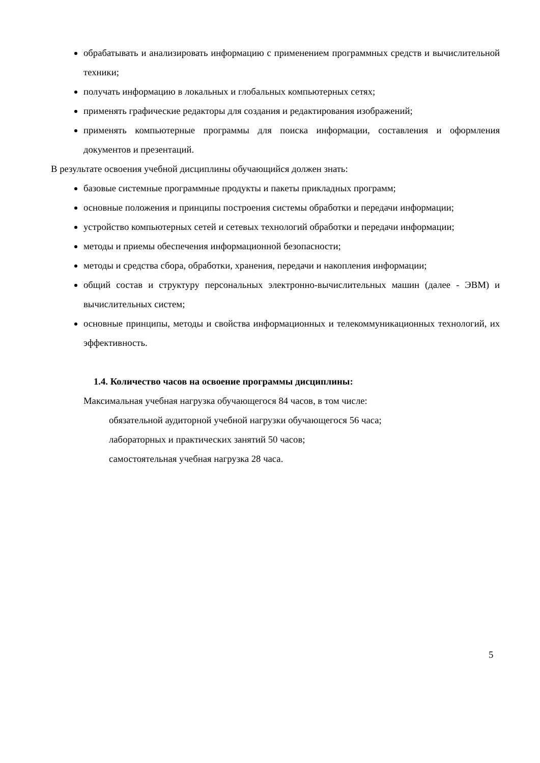обрабатывать и анализировать информацию с применением программных средств и вычислительной техники;
получать информацию в локальных и глобальных компьютерных сетях;
применять графические редакторы для создания и редактирования изображений;
применять компьютерные программы для поиска информации, составления и оформления документов и презентаций.
В результате освоения учебной дисциплины обучающийся должен знать:
базовые системные программные продукты и пакеты прикладных программ;
основные положения и принципы построения системы обработки и передачи информации;
устройство компьютерных сетей и сетевых технологий обработки и передачи информации;
методы и приемы обеспечения информационной безопасности;
методы и средства сбора, обработки, хранения, передачи и накопления информации;
общий состав и структуру персональных электронно-вычислительных машин (далее - ЭВМ) и вычислительных систем;
основные принципы, методы и свойства информационных и телекоммуникационных технологий, их эффективность.
1.4. Количество часов на освоение программы дисциплины:
Максимальная учебная нагрузка обучающегося 84 часов, в том числе:
обязательной аудиторной учебной нагрузки обучающегося 56 часа;
лабораторных и практических занятий 50 часов;
самостоятельная учебная нагрузка 28 часа.
5